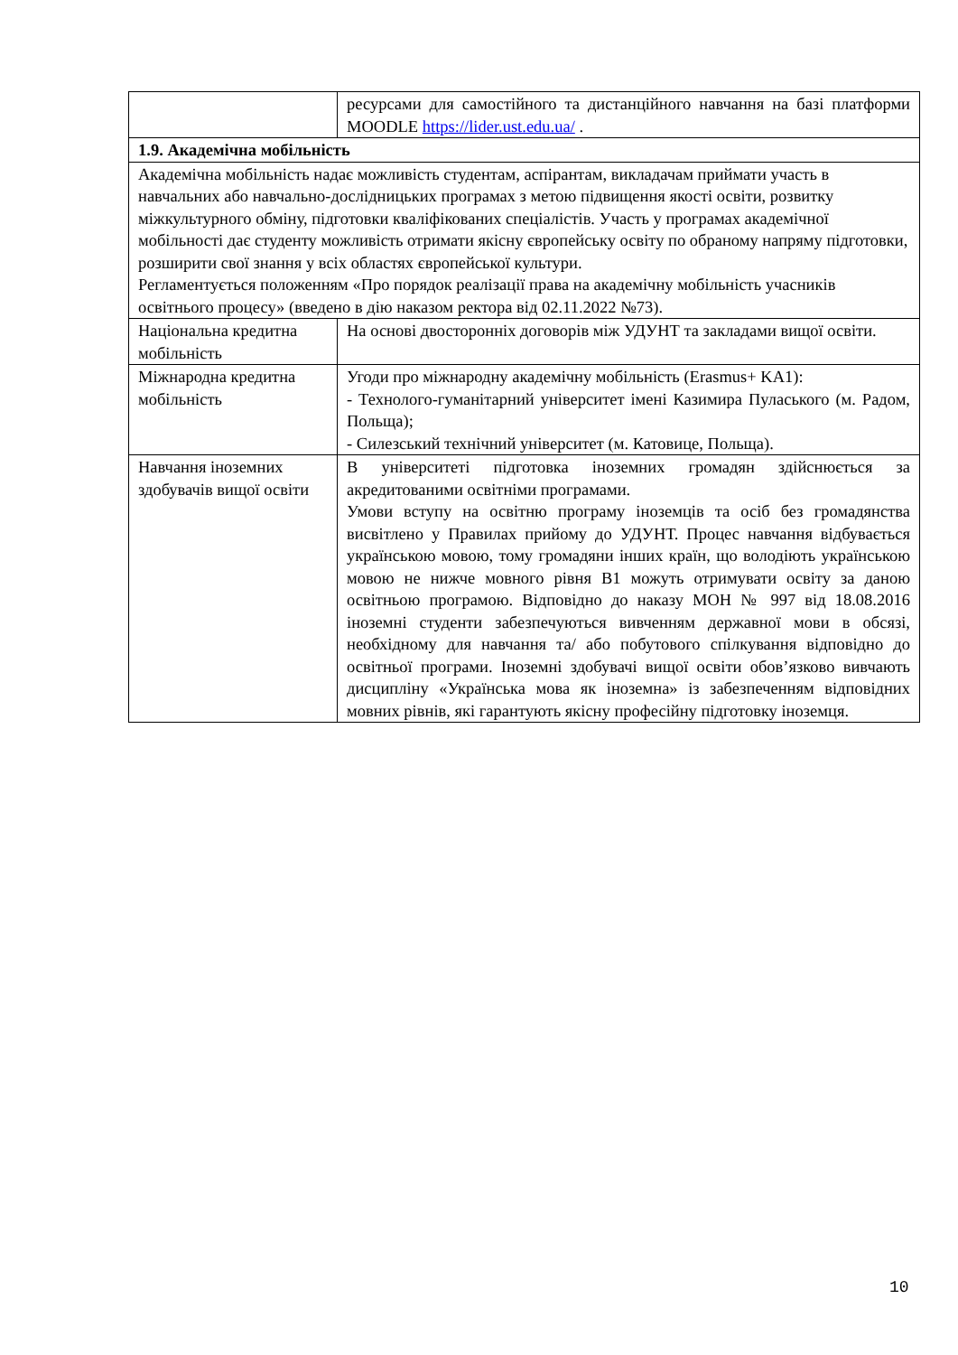| | ресурсами для самостійного та дистанційного навчання на базі платформи MOODLE https://lider.ust.edu.ua/ . |
| 1.9. Академічна мобільність | |
| Академічна мобільність надає можливість студентам, аспірантам, викладачам приймати участь в навчальних або навчально-дослідницьких програмах з метою підвищення якості освіти, розвитку міжкультурного обміну, підготовки кваліфікованих спеціалістів. Участь у програмах академічної мобільності дає студенту можливість отримати якісну європейську освіту по обраному напряму підготовки, розширити свої знання у всіх областях європейської культури. Регламентується положенням «Про порядок реалізації права на академічну мобільність учасників освітнього процесу» (введено в дію наказом ректора від 02.11.2022 №73). | |
| Національна кредитна мобільність | На основі двосторонніх договорів між УДУНТ та закладами вищої освіти. |
| Міжнародна кредитна мобільність | Угоди про міжнародну академічну мобільність (Erasmus+ KA1): - Технолого-гуманітарний університет імені Казимира Пуласького (м. Радом, Польща); - Силезський технічний університет (м. Катовице, Польща). |
| Навчання іноземних здобувачів вищої освіти | В університеті підготовка іноземних громадян здійснюється за акредитованими освітніми програмами. Умови вступу на освітню програму іноземців та осіб без громадянства висвітлено у Правилах прийому до УДУНТ. Процес навчання відбувається українською мовою, тому громадяни інших країн, що володіють українською мовою не нижче мовного рівня В1 можуть отримувати освіту за даною освітньою програмою. Відповідно до наказу МОН № 997 від 18.08.2016 іноземні студенти забезпечуються вивченням державної мови в обсязі, необхідному для навчання та/ або побутового спілкування відповідно до освітньої програми. Іноземні здобувачі вищої освіти обов’язково вивчають дисципліну «Українська мова як іноземна» із забезпеченням відповідних мовних рівнів, які гарантують якісну професійну підготовку іноземця. |
10